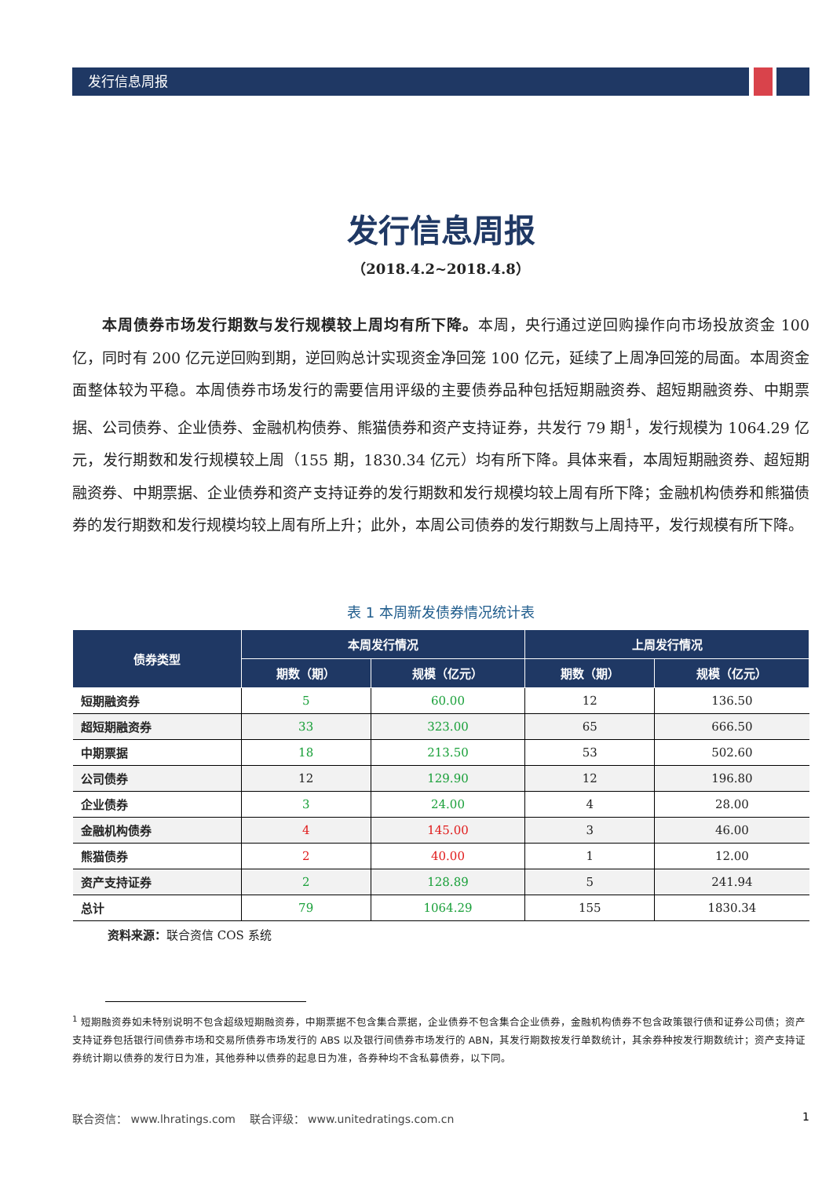发行信息周报
发行信息周报
（2018.4.2~2018.4.8）
本周债券市场发行期数与发行规模较上周均有所下降。本周，央行通过逆回购操作向市场投放资金 100 亿，同时有 200 亿元逆回购到期，逆回购总计实现资金净回笼 100 亿元，延续了上周净回笼的局面。本周资金面整体较为平稳。本周债券市场发行的需要信用评级的主要债券品种包括短期融资券、超短期融资券、中期票据、公司债券、企业债券、金融机构债券、熊猫债券和资产支持证券，共发行 79 期<sup>1</sup>，发行规模为 1064.29 亿元，发行期数和发行规模较上周（155 期，1830.34 亿元）均有所下降。具体来看，本周短期融资券、超短期融资券、中期票据、企业债券和资产支持证券的发行期数和发行规模均较上周有所下降；金融机构债券和熊猫债券的发行期数和发行规模均较上周有所上升；此外，本周公司债券的发行期数与上周持平，发行规模有所下降。
表 1 本周新发债券情况统计表
| 债券类型 | 本周发行情况 | | 上周发行情况 | |
| --- | --- | --- | --- | --- |
| | 期数（期） | 规模（亿元） | 期数（期） | 规模（亿元） |
| 短期融资券 | 5 | 60.00 | 12 | 136.50 |
| 超短期融资券 | 33 | 323.00 | 65 | 666.50 |
| 中期票据 | 18 | 213.50 | 53 | 502.60 |
| 公司债券 | 12 | 129.90 | 12 | 196.80 |
| 企业债券 | 3 | 24.00 | 4 | 28.00 |
| 金融机构债券 | 4 | 145.00 | 3 | 46.00 |
| 熊猫债券 | 2 | 40.00 | 1 | 12.00 |
| 资产支持证券 | 2 | 128.89 | 5 | 241.94 |
| 总计 | 79 | 1064.29 | 155 | 1830.34 |
资料来源：联合资信 COS 系统
<sup>1</sup> 短期融资券如未特别说明不包含超级短期融资券，中期票据不包含集合票据，企业债券不包含集合企业债券，金融机构债券不包含政策银行债和证券公司债；资产支持证券包括银行间债券市场和交易所债券市场发行的 ABS 以及银行间债券市场发行的 ABN，其发行期数按发行单数统计，其余券种按发行期数统计；资产支持证券统计期以债券的发行日为准，其他券种以债券的起息日为准，各券种均不含私募债券，以下同。
联合资信： www.lhratings.com 联合评级： www.unitedratings.com.cn 1